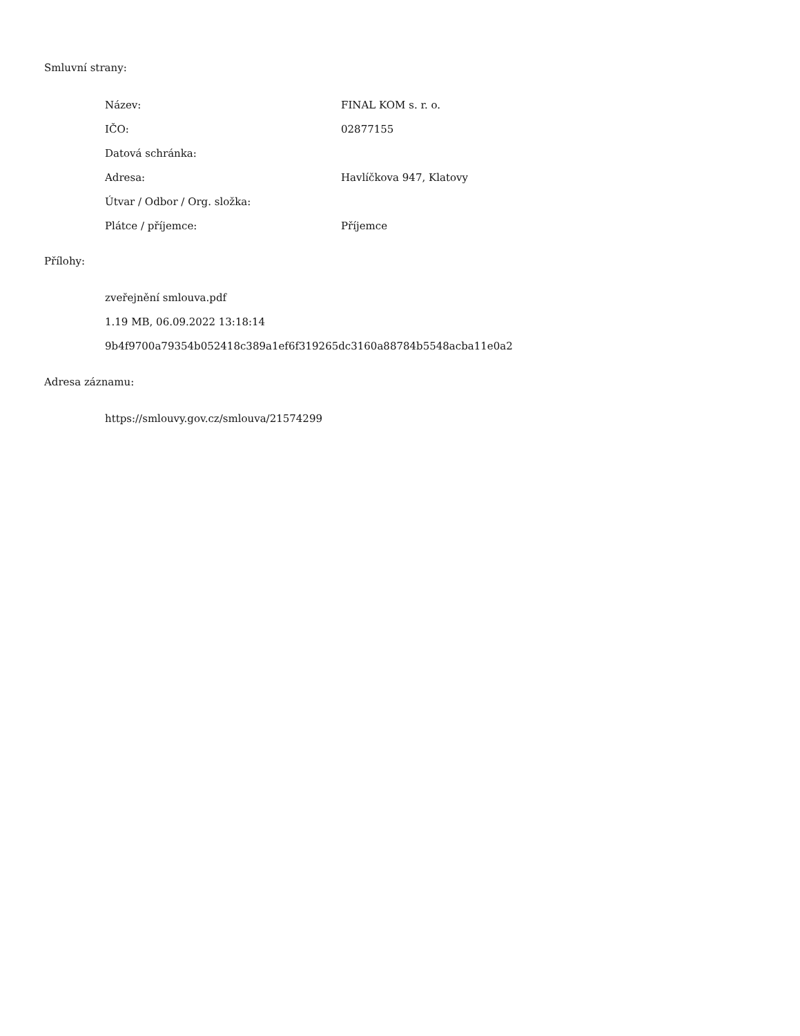Smluvní strany:
| Název: | FINAL KOM s. r. o. |
| IČO: | 02877155 |
| Datová schránka: | |
| Adresa: | Havlíčkova 947, Klatovy |
| Útvar / Odbor / Org. složka: | |
| Plátce / příjemce: | Příjemce |
Přílohy:
zveřejnění smlouva.pdf
1.19 MB, 06.09.2022 13:18:14
9b4f9700a79354b052418c389a1ef6f319265dc3160a88784b5548acba11e0a2
Adresa záznamu:
https://smlouvy.gov.cz/smlouva/21574299